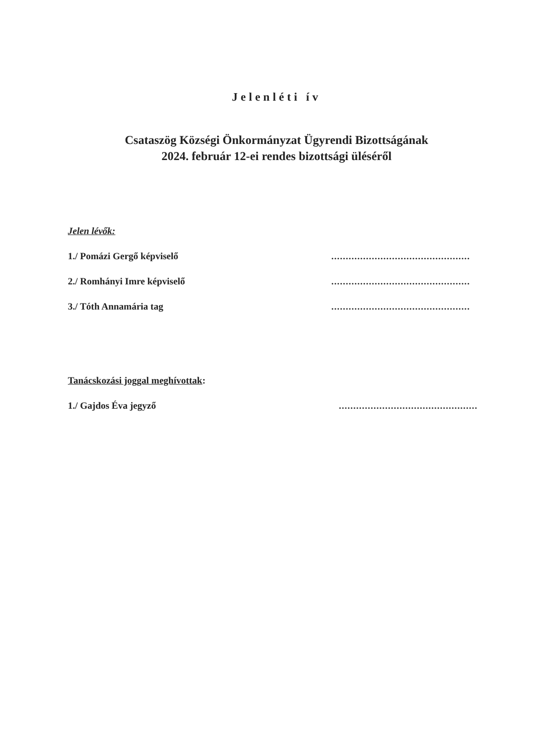Jelenléti ív
Csataszög Községi Önkormányzat Ügyrendi Bizottságának
2024. február 12-ei rendes bizottsági üléséről
Jelen lévők:
1./ Pomázi Gergő képviselő................................................
2./ Romhányi Imre képviselő................................................
3./ Tóth Annamária tag................................................
Tanácskozási joggal meghívottak:
1./ Gajdos Éva jegyző................................................